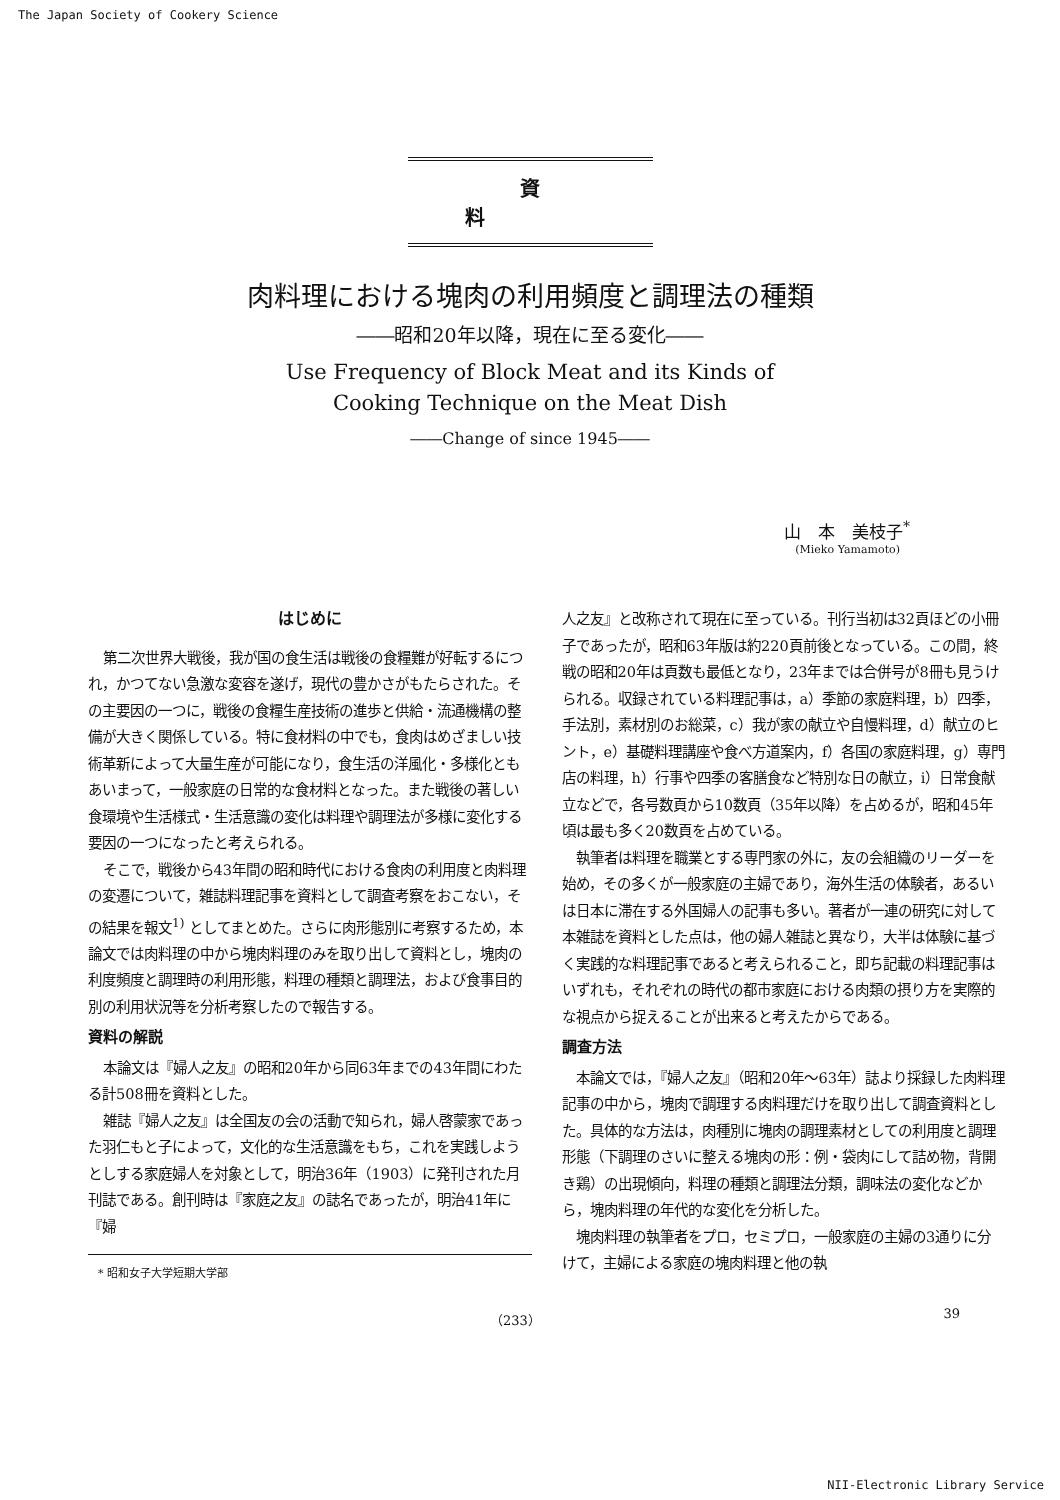The Japan Society of Cookery Science
資料
肉料理における塊肉の利用頻度と調理法の種類
――昭和20年以降，現在に至る変化――
Use Frequency of Block Meat and its Kinds of
Cooking Technique on the Meat Dish
――Change of since 1945――
山　本　美枝子<sup>*</sup>
(Mieko Yamamoto)
はじめに
第二次世界大戦後，我が国の食生活は戦後の食糧難が好転するにつれ，かつてない急激な変容を遂げ，現代の豊かさがもたらされた。その主要因の一つに，戦後の食糧生産技術の進歩と供給・流通機構の整備が大きく関係している。特に食材料の中でも，食肉はめざましい技術革新によって大量生産が可能になり，食生活の洋風化・多様化ともあいまって，一般家庭の日常的な食材料となった。また戦後の著しい食環境や生活様式・生活意識の変化は料理や調理法が多様に変化する要因の一つになったと考えられる。
そこで，戦後から43年間の昭和時代における食肉の利用度と肉料理の変遷について，雑誌料理記事を資料として調査考察をおこない，その結果を報文<sup>1)</sup> としてまとめた。さらに肉形態別に考察するため，本論文では肉料理の中から塊肉料理のみを取り出して資料とし，塊肉の利度頻度と調理時の利用形態，料理の種類と調理法，および食事目的別の利用状況等を分析考察したので報告する。
資料の解説
本論文は『婦人之友』の昭和20年から同63年までの43年間にわたる計508冊を資料とした。
雑誌『婦人之友』は全国友の会の活動で知られ，婦人啓蒙家であった羽仁もと子によって，文化的な生活意識をもち，これを実践しようとしする家庭婦人を対象として，明治36年（1903）に発刊された月刊誌である。創刊時は『家庭之友』の誌名であったが，明治41年に『婦
* 昭和女子大学短期大学部
人之友』と改称されて現在に至っている。刊行当初は32頁ほどの小冊子であったが，昭和63年版は約220頁前後となっている。この間，終戦の昭和20年は頁数も最低となり，23年までは合併号が8冊も見うけられる。収録されている料理記事は，a）季節の家庭料理，b）四季，手法別，素材別のお総菜，c）我が家の献立や自慢料理，d）献立のヒント，e）基礎料理講座や食べ方道案内，f）各国の家庭料理，g）専門店の料理，h）行事や四季の客膳食など特別な日の献立，i）日常食献立などで，各号数頁から10数頁（35年以降）を占めるが，昭和45年頃は最も多く20数頁を占めている。
執筆者は料理を職業とする専門家の外に，友の会組織のリーダーを始め，その多くが一般家庭の主婦であり，海外生活の体験者，あるいは日本に滞在する外国婦人の記事も多い。著者が一連の研究に対して本雑誌を資料とした点は，他の婦人雑誌と異なり，大半は体験に基づく実践的な料理記事であると考えられること，即ち記載の料理記事はいずれも，それぞれの時代の都市家庭における肉類の摂り方を実際的な視点から捉えることが出来ると考えたからである。
調査方法
本論文では，『婦人之友』（昭和20年～63年）誌より採録した肉料理記事の中から，塊肉で調理する肉料理だけを取り出して調査資料とした。具体的な方法は，肉種別に塊肉の調理素材としての利用度と調理形態（下調理のさいに整える塊肉の形：例・袋肉にして詰め物，背開き鶏）の出現傾向，料理の種類と調理法分類，調味法の変化などから，塊肉料理の年代的な変化を分析した。
塊肉料理の執筆者をプロ，セミプロ，一般家庭の主婦の3通りに分けて，主婦による家庭の塊肉料理と他の執
（233） 39
NII-Electronic Library Service